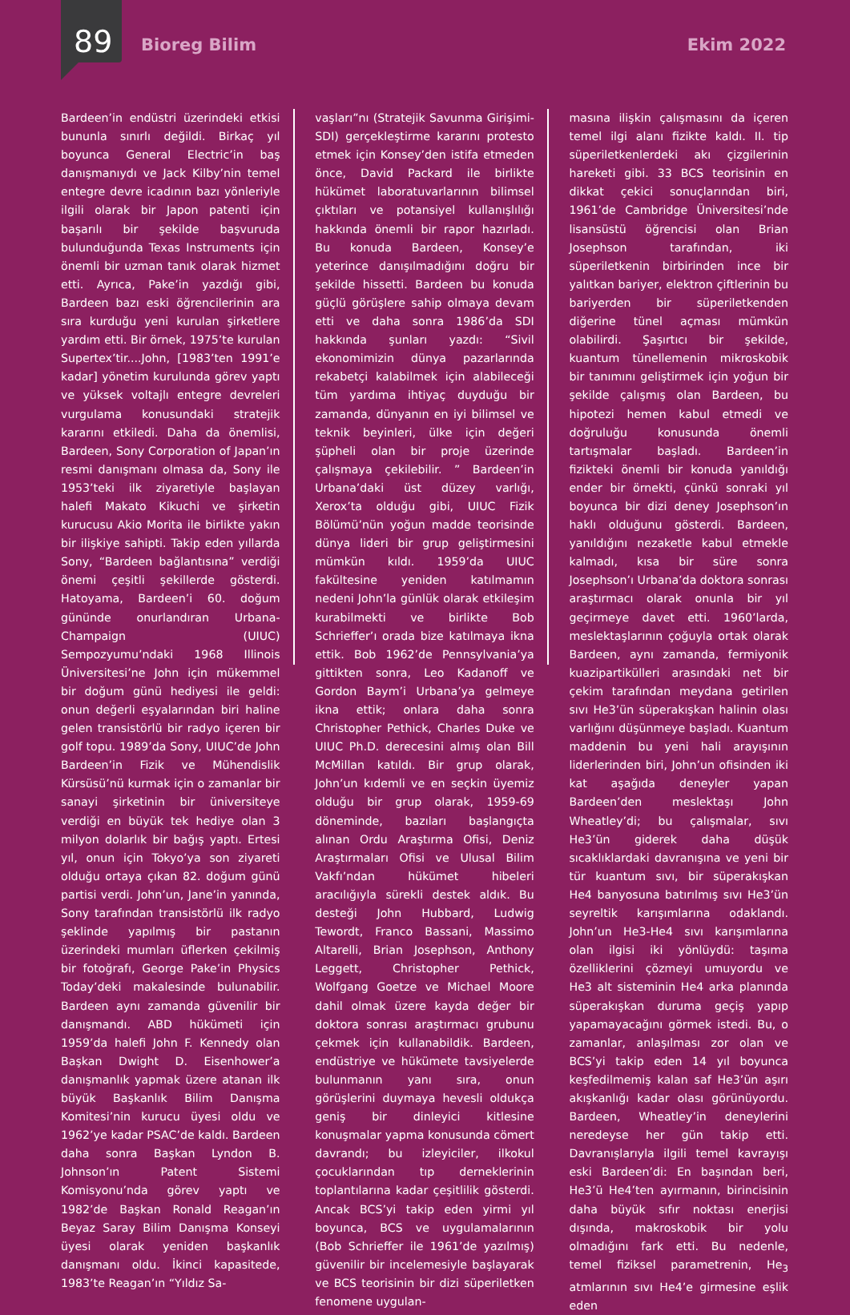89
Bioreg Bilim Ekim 2022
Bardeen’in endüstri üzerindeki etkisi bununla sınırlı değildi. Birkaç yıl boyunca General Electric’in baş danışmanıydı ve Jack Kilby’nin temel entegre devre icadının bazı yönleriyle ilgili olarak bir Japon patenti için başarılı bir şekilde başvuruda bulunduğunda Texas Instruments için önemli bir uzman tanık olarak hizmet etti. Ayrıca, Pake’in yazdığı gibi, Bardeen bazı eski öğrencilerinin ara sıra kurduğu yeni kurulan şirketlere yardım etti. Bir örnek, 1975’te kurulan Supertex’tir....John, [1983’ten 1991’e kadar] yönetim kurulunda görev yaptı ve yüksek voltajlı entegre devreleri vurgulama konusundaki stratejik kararını etkiledi. Daha da önemlisi, Bardeen, Sony Corporation of Japan’ın resmi danışmanı olmasa da, Sony ile 1953’teki ilk ziyaretiyle başlayan halefi Makato Kikuchi ve şirketin kurucusu Akio Morita ile birlikte yakın bir ilişkiye sahipti. Takip eden yıllarda Sony, “Bardeen bağlantısına” verdiği önemi çeşitli şekillerde gösterdi. Hatoyama, Bardeen’i 60. doğum gününde onurlandıran Urbana-Champaign (UIUC) Sempozyumu’ndaki 1968 Illinois Üniversitesi’ne John için mükemmel bir doğum günü hediyesi ile geldi: onun değerli eşyalarından biri haline gelen transistörlü bir radyo içeren bir golf topu. 1989’da Sony, UIUC’de John Bardeen’in Fizik ve Mühendislik Kürsüsü’nü kurmak için o zamanlar bir sanayi şirketinin bir üniversiteye verdiği en büyük tek hediye olan 3 milyon dolarlık bir bağış yaptı. Ertesi yıl, onun için Tokyo’ya son ziyareti olduğu ortaya çıkan 82. doğum günü partisi verdi. John’un, Jane’in yanında, Sony tarafından transistörlü ilk radyo şeklinde yapılmış bir pastanın üzerindeki mumları üflerken çekilmiş bir fotoğrafı, George Pake’in Physics Today’deki makalesinde bulunabilir. Bardeen aynı zamanda güvenilir bir danışmandı. ABD hükümeti için 1959’da halefi John F. Kennedy olan Başkan Dwight D. Eisenhower’a danışmanlık yapmak üzere atanan ilk büyük Başkanlık Bilim Danışma Komitesi’nin kurucu üyesi oldu ve 1962’ye kadar PSAC’de kaldı. Bardeen daha sonra Başkan Lyndon B. Johnson’ın Patent Sistemi Komisyonu’nda görev yaptı ve 1982’de Başkan Ronald Reagan’ın Beyaz Saray Bilim Danışma Konseyi üyesi olarak yeniden başkanlık danışmanı oldu. İkinci kapasitede, 1983’te Reagan’ın “Yıldız Sa-
vaşları”nı (Stratejik Savunma Girişimi-SDI) gerçekleştirme kararını protesto etmek için Konsey’den istifa etmeden önce, David Packard ile birlikte hükümet laboratuvarlarının bilimsel çıktıları ve potansiyel kullanışlılığı hakkında önemli bir rapor hazırladı. Bu konuda Bardeen, Konsey’e yeterince danışılmadığını doğru bir şekilde hissetti. Bardeen bu konuda güçlü görüşlere sahip olmaya devam etti ve daha sonra 1986’da SDI hakkında şunları yazdı: “Sivil ekonomimizin dünya pazarlarında rekabetçi kalabilmek için alabileceği tüm yardıma ihtiyaç duyduğu bir zamanda, dünyanın en iyi bilimsel ve teknik beyinleri, ülke için değeri şüpheli olan bir proje üzerinde çalışmaya çekilebilir. ” Bardeen’in Urbana’daki üst düzey varlığı, Xerox’ta olduğu gibi, UIUC Fizik Bölümü’nün yoğun madde teorisinde dünya lideri bir grup geliştirmesini mümkün kıldı. 1959’da UIUC fakültesine yeniden katılmamın nedeni John’la günlük olarak etkileşim kurabilmekti ve birlikte Bob Schrieffer’ı orada bize katılmaya ikna ettik. Bob 1962’de Pennsylvania’ya gittikten sonra, Leo Kadanoff ve Gordon Baym’i Urbana’ya gelmeye ikna ettik; onlara daha sonra Christopher Pethick, Charles Duke ve UIUC Ph.D. derecesini almış olan Bill McMillan katıldı. Bir grup olarak, John’un kıdemli ve en seçkin üyemiz olduğu bir grup olarak, 1959-69 döneminde, bazıları başlangıçta alınan Ordu Araştırma Ofisi, Deniz Araştırmaları Ofisi ve Ulusal Bilim Vakfı’ndan hükümet hibeleri aracılığıyla sürekli destek aldık. Bu desteği John Hubbard, Ludwig Tewordt, Franco Bassani, Massimo Altarelli, Brian Josephson, Anthony Leggett, Christopher Pethick, Wolfgang Goetze ve Michael Moore dahil olmak üzere kayda değer bir doktora sonrası araştırmacı grubunu çekmek için kullanabildik. Bardeen, endüstriye ve hükümete tavsiyelerde bulunmanın yanı sıra, onun görüşlerini duymaya hevesli oldukça geniş bir dinleyici kitlesine konuşmalar yapma konusunda cömert davrandı; bu izleyiciler, ilkokul çocuklarından tıp derneklerinin toplantılarına kadar çeşitlilik gösterdi. Ancak BCS’yi takip eden yirmi yıl boyunca, BCS ve uygulamalarının (Bob Schrieffer ile 1961’de yazılmış) güvenilir bir incelemesiyle başlayarak ve BCS teorisinin bir dizi süperiletken fenomene uygulan-
masına ilişkin çalışmasını da içeren temel ilgi alanı fizikte kaldı. II. tip süperiletkenlerdeki akı çizgilerinin hareketi gibi. 33 BCS teorisinin en dikkat çekici sonuçlarından biri, 1961’de Cambridge Üniversitesi’nde lisansüstü öğrencisi olan Brian Josephson tarafından, iki süperiletkenin birbirinden ince bir yalıtkan bariyer, elektron çiftlerinin bu bariyerden bir süperiletkenden diğerine tünel açması mümkün olabilirdi. Şaşırtıcı bir şekilde, kuantum tünellemenin mikroskobik bir tanımını geliştirmek için yoğun bir şekilde çalışmış olan Bardeen, bu hipotezi hemen kabul etmedi ve doğruluğu konusunda önemli tartışmalar başladı. Bardeen’in fizikteki önemli bir konuda yanıldığı ender bir örnekti, çünkü sonraki yıl boyunca bir dizi deney Josephson’ın haklı olduğunu gösterdi. Bardeen, yanıldığını nezaketle kabul etmekle kalmadı, kısa bir süre sonra Josephson’ı Urbana’da doktora sonrası araştırmacı olarak onunla bir yıl geçirmeye davet etti. 1960’larda, meslektaşlarının çoğuyla ortak olarak Bardeen, aynı zamanda, fermiyonik kuazipartikülleri arasındaki net bir çekim tarafından meydana getirilen sıvı He3’ün süperakışkan halinin olası varlığını düşünmeye başladı. Kuantum maddenin bu yeni hali arayışının liderlerinden biri, John’un ofisinden iki kat aşağıda deneyler yapan Bardeen’den meslektaşı John Wheatley’di; bu çalışmalar, sıvı He3’ün giderek daha düşük sıcaklıklardaki davranışına ve yeni bir tür kuantum sıvı, bir süperakışkan He4 banyosuna batırılmış sıvı He3’ün seyreltik karışımlarına odaklandı. John’un He3-He4 sıvı karışımlarına olan ilgisi iki yönlüydü: taşıma özelliklerini çözmeyi umuyordu ve He3 alt sisteminin He4 arka planında süperakışkan duruma geçiş yapıp yapamayacağını görmek istedi. Bu, o zamanlar, anlaşılması zor olan ve BCS’yi takip eden 14 yıl boyunca keşfedilmemiş kalan saf He3’ün aşırı akışkanlığı kadar olası görünüyordu. Bardeen, Wheatley’in deneylerini neredeyse her gün takip etti. Davranışlarıyla ilgili temel kavrayışı eski Bardeen’di: En başından beri, He3’ü He4’ten ayırmanın, birincisinin daha büyük sıfır noktası enerjisi dışında, makroskobik bir yolu olmadığını fark etti. Bu nedenle, temel fiziksel parametrenin, He<sub>3</sub> atmlarının sıvı He4’e girmesine eşlik eden